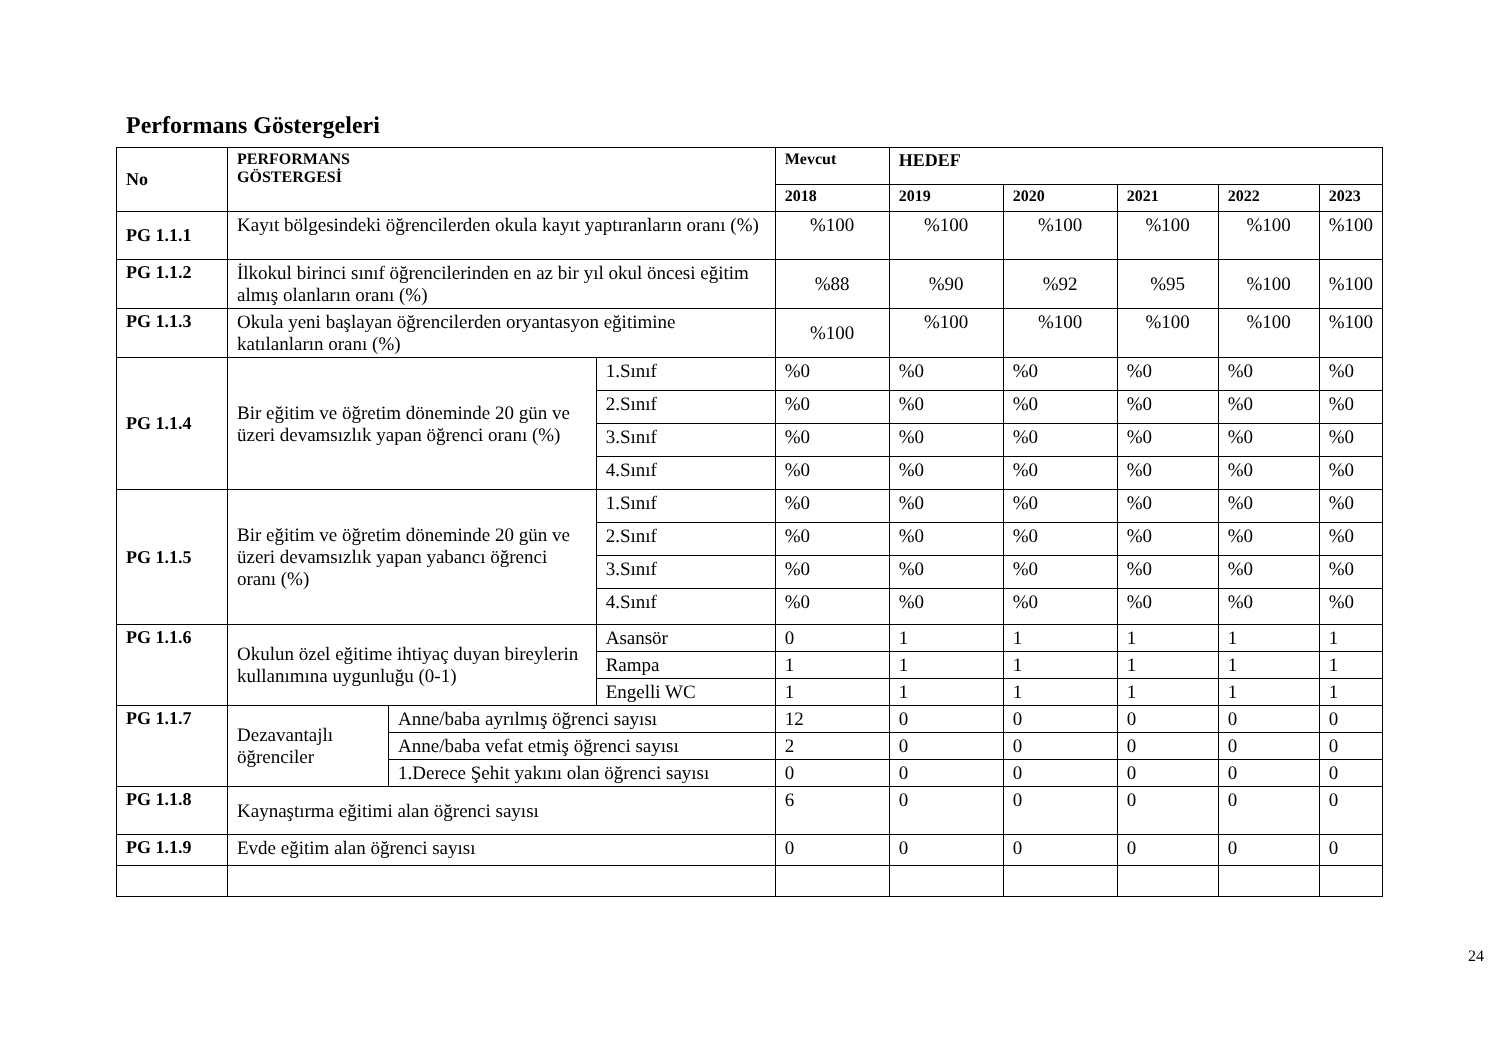Performans Göstergeleri
| No | PERFORMANS GÖSTERGESİ | | | Mevcut | HEDEF | | | | |
| --- | --- | --- | --- | --- | --- | --- | --- | --- | --- |
| | | | | 2018 | 2019 | 2020 | 2021 | 2022 | 2023 |
| PG 1.1.1 | Kayıt bölgesindeki öğrencilerden okula kayıt yaptıranların oranı (%) | | | %100 | %100 | %100 | %100 | %100 | %100 |
| PG 1.1.2 | İlkokul birinci sınıf öğrencilerinden en az bir yıl okul öncesi eğitim almış olanların oranı (%) | | | %88 | %90 | %92 | %95 | %100 | %100 |
| PG 1.1.3 | Okula yeni başlayan öğrencilerden oryantasyon eğitimine katılanların oranı (%) | | | %100 | %100 | %100 | %100 | %100 | %100 |
| PG 1.1.4 | Bir eğitim ve öğretim döneminde 20 gün ve üzeri devamsızlık yapan öğrenci oranı (%) | | 1.Sınıf | %0 | %0 | %0 | %0 | %0 | %0 |
| | | | 2.Sınıf | %0 | %0 | %0 | %0 | %0 | %0 |
| | | | 3.Sınıf | %0 | %0 | %0 | %0 | %0 | %0 |
| | | | 4.Sınıf | %0 | %0 | %0 | %0 | %0 | %0 |
| PG 1.1.5 | Bir eğitim ve öğretim döneminde 20 gün ve üzeri devamsızlık yapan yabancı öğrenci oranı (%) | | 1.Sınıf | %0 | %0 | %0 | %0 | %0 | %0 |
| | | | 2.Sınıf | %0 | %0 | %0 | %0 | %0 | %0 |
| | | | 3.Sınıf | %0 | %0 | %0 | %0 | %0 | %0 |
| | | | 4.Sınıf | %0 | %0 | %0 | %0 | %0 | %0 |
| PG 1.1.6 | Okulun özel eğitime ihtiyaç duyan bireylerin kullanımına uygunluğu (0-1) | | Asansör | 0 | 1 | 1 | 1 | 1 | 1 |
| | | | Rampa | 1 | 1 | 1 | 1 | 1 | 1 |
| | | | Engelli WC | 1 | 1 | 1 | 1 | 1 | 1 |
| PG 1.1.7 | Dezavantajlı öğrenciler | Anne/baba ayrılmış öğrenci sayısı | | 12 | 0 | 0 | 0 | 0 | 0 |
| | | Anne/baba vefat etmiş öğrenci sayısı | | 2 | 0 | 0 | 0 | 0 | 0 |
| | | 1.Derece Şehit yakını olan öğrenci sayısı | | 0 | 0 | 0 | 0 | 0 | 0 |
| PG 1.1.8 | Kaynaştırma eğitimi alan öğrenci sayısı | | | 6 | 0 | 0 | 0 | 0 | 0 |
| PG 1.1.9 | Evde eğitim alan öğrenci sayısı | | | 0 | 0 | 0 | 0 | 0 | 0 |
24